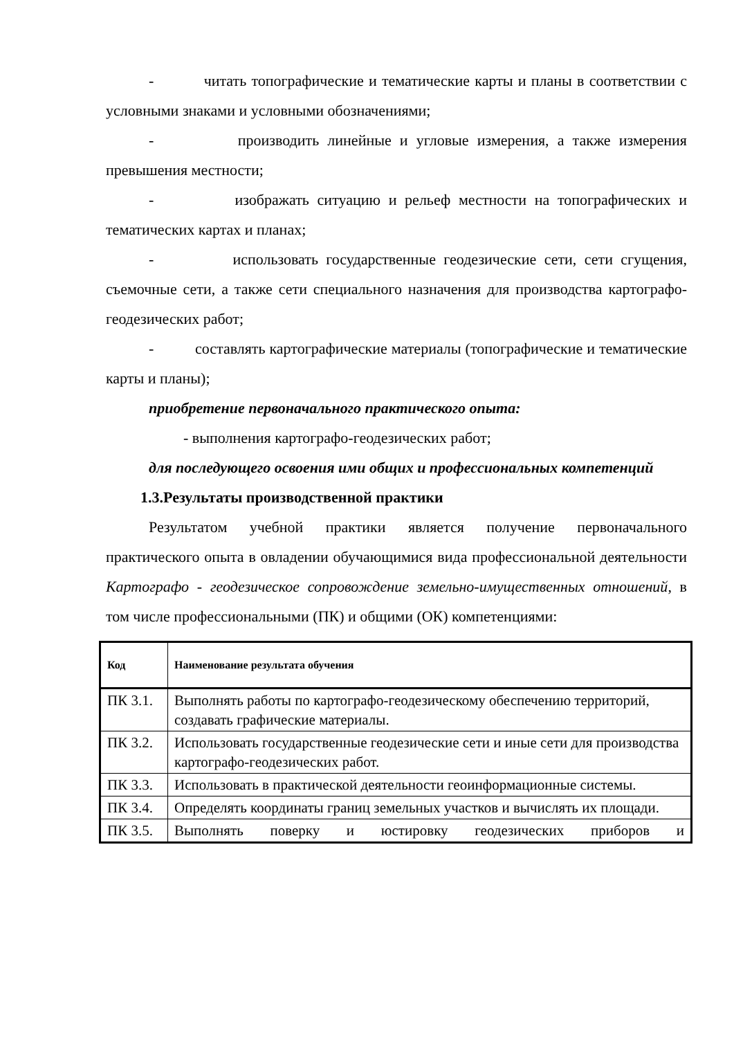- читать топографические и тематические карты и планы в соответствии с условными знаками и условными обозначениями;
- производить линейные и угловые измерения, а также измерения превышения местности;
- изображать ситуацию и рельеф местности на топографических и тематических картах и планах;
- использовать государственные геодезические сети, сети сгущения, съемочные сети, а также сети специального назначения для производства картографо-геодезических работ;
- составлять картографические материалы (топографические и тематические карты и планы);
приобретение первоначального практического опыта:
- выполнения картографо-геодезических работ;
для последующего освоения ими общих и профессиональных компетенций
1.3.Результаты производственной практики
Результатом учебной практики является получение первоначального практического опыта в овладении обучающимися вида профессиональной деятельности Картографо - геодезическое сопровождение земельно-имущественных отношений, в том числе профессиональными (ПК) и общими (ОК) компетенциями:
| Код | Наименование результата обучения |
| --- | --- |
| ПК 3.1. | Выполнять работы по картографо-геодезическому обеспечению территорий, создавать графические материалы. |
| ПК 3.2. | Использовать государственные геодезические сети и иные сети для производства картографо-геодезических работ. |
| ПК 3.3. | Использовать в практической деятельности геоинформационные системы. |
| ПК 3.4. | Определять координаты границ земельных участков и вычислять их площади. |
| ПК 3.5. | Выполнять поверку и юстировку геодезических приборов и |